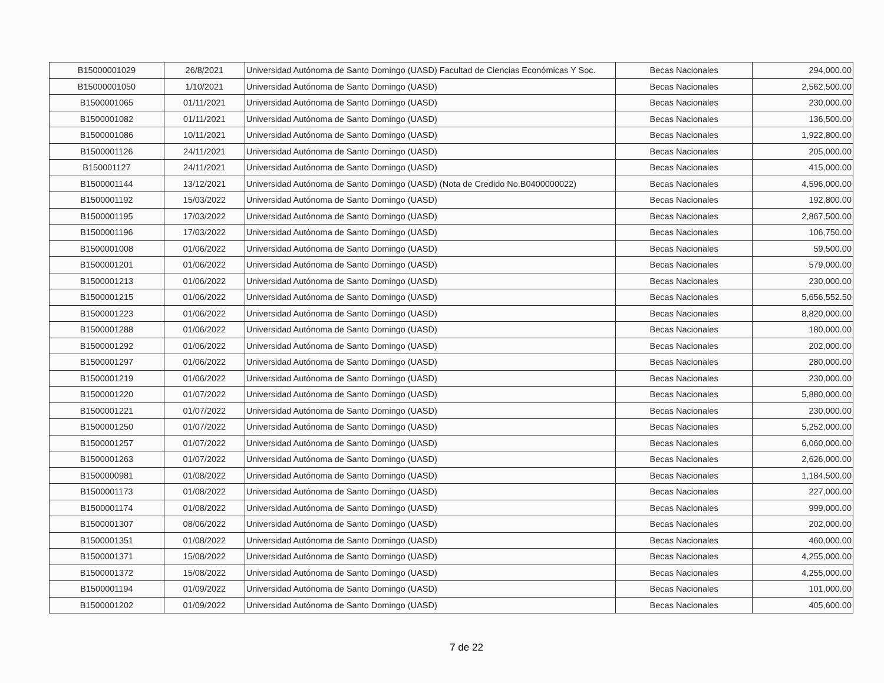| B15000001029 | 26/8/2021 | Universidad Autónoma de Santo Domingo (UASD) Facultad de Ciencias Económicas Y Soc. | Becas Nacionales | 294,000.00 |
| B15000001050 | 1/10/2021 | Universidad Autónoma de Santo Domingo (UASD) | Becas Nacionales | 2,562,500.00 |
| B1500001065 | 01/11/2021 | Universidad Autónoma de Santo Domingo (UASD) | Becas Nacionales | 230,000.00 |
| B1500001082 | 01/11/2021 | Universidad Autónoma de Santo Domingo (UASD) | Becas Nacionales | 136,500.00 |
| B1500001086 | 10/11/2021 | Universidad Autónoma de Santo Domingo (UASD) | Becas Nacionales | 1,922,800.00 |
| B1500001126 | 24/11/2021 | Universidad Autónoma de Santo Domingo (UASD) | Becas Nacionales | 205,000.00 |
| B150001127 | 24/11/2021 | Universidad Autónoma de Santo Domingo (UASD) | Becas Nacionales | 415,000.00 |
| B1500001144 | 13/12/2021 | Universidad Autónoma de Santo Domingo (UASD) (Nota de Credido No.B0400000022) | Becas Nacionales | 4,596,000.00 |
| B1500001192 | 15/03/2022 | Universidad Autónoma de Santo Domingo (UASD) | Becas Nacionales | 192,800.00 |
| B1500001195 | 17/03/2022 | Universidad Autónoma de Santo Domingo (UASD) | Becas Nacionales | 2,867,500.00 |
| B1500001196 | 17/03/2022 | Universidad Autónoma de Santo Domingo (UASD) | Becas Nacionales | 106,750.00 |
| B1500001008 | 01/06/2022 | Universidad Autónoma de Santo Domingo (UASD) | Becas Nacionales | 59,500.00 |
| B1500001201 | 01/06/2022 | Universidad Autónoma de Santo Domingo (UASD) | Becas Nacionales | 579,000.00 |
| B1500001213 | 01/06/2022 | Universidad Autónoma de Santo Domingo (UASD) | Becas Nacionales | 230,000.00 |
| B1500001215 | 01/06/2022 | Universidad Autónoma de Santo Domingo (UASD) | Becas Nacionales | 5,656,552.50 |
| B1500001223 | 01/06/2022 | Universidad Autónoma de Santo Domingo (UASD) | Becas Nacionales | 8,820,000.00 |
| B1500001288 | 01/06/2022 | Universidad Autónoma de Santo Domingo (UASD) | Becas Nacionales | 180,000.00 |
| B1500001292 | 01/06/2022 | Universidad Autónoma de Santo Domingo (UASD) | Becas Nacionales | 202,000.00 |
| B1500001297 | 01/06/2022 | Universidad Autónoma de Santo Domingo (UASD) | Becas Nacionales | 280,000.00 |
| B1500001219 | 01/06/2022 | Universidad Autónoma de Santo Domingo (UASD) | Becas Nacionales | 230,000.00 |
| B1500001220 | 01/07/2022 | Universidad Autónoma de Santo Domingo (UASD) | Becas Nacionales | 5,880,000.00 |
| B1500001221 | 01/07/2022 | Universidad Autónoma de Santo Domingo (UASD) | Becas Nacionales | 230,000.00 |
| B1500001250 | 01/07/2022 | Universidad Autónoma de Santo Domingo (UASD) | Becas Nacionales | 5,252,000.00 |
| B1500001257 | 01/07/2022 | Universidad Autónoma de Santo Domingo (UASD) | Becas Nacionales | 6,060,000.00 |
| B1500001263 | 01/07/2022 | Universidad Autónoma de Santo Domingo (UASD) | Becas Nacionales | 2,626,000.00 |
| B1500000981 | 01/08/2022 | Universidad Autónoma de Santo Domingo (UASD) | Becas Nacionales | 1,184,500.00 |
| B1500001173 | 01/08/2022 | Universidad Autónoma de Santo Domingo (UASD) | Becas Nacionales | 227,000.00 |
| B1500001174 | 01/08/2022 | Universidad Autónoma de Santo Domingo (UASD) | Becas Nacionales | 999,000.00 |
| B1500001307 | 08/06/2022 | Universidad Autónoma de Santo Domingo (UASD) | Becas Nacionales | 202,000.00 |
| B1500001351 | 01/08/2022 | Universidad Autónoma de Santo Domingo (UASD) | Becas Nacionales | 460,000.00 |
| B1500001371 | 15/08/2022 | Universidad Autónoma de Santo Domingo (UASD) | Becas Nacionales | 4,255,000.00 |
| B1500001372 | 15/08/2022 | Universidad Autónoma de Santo Domingo (UASD) | Becas Nacionales | 4,255,000.00 |
| B1500001194 | 01/09/2022 | Universidad Autónoma de Santo Domingo (UASD) | Becas Nacionales | 101,000.00 |
| B1500001202 | 01/09/2022 | Universidad Autónoma de Santo Domingo (UASD) | Becas Nacionales | 405,600.00 |
7 de 22